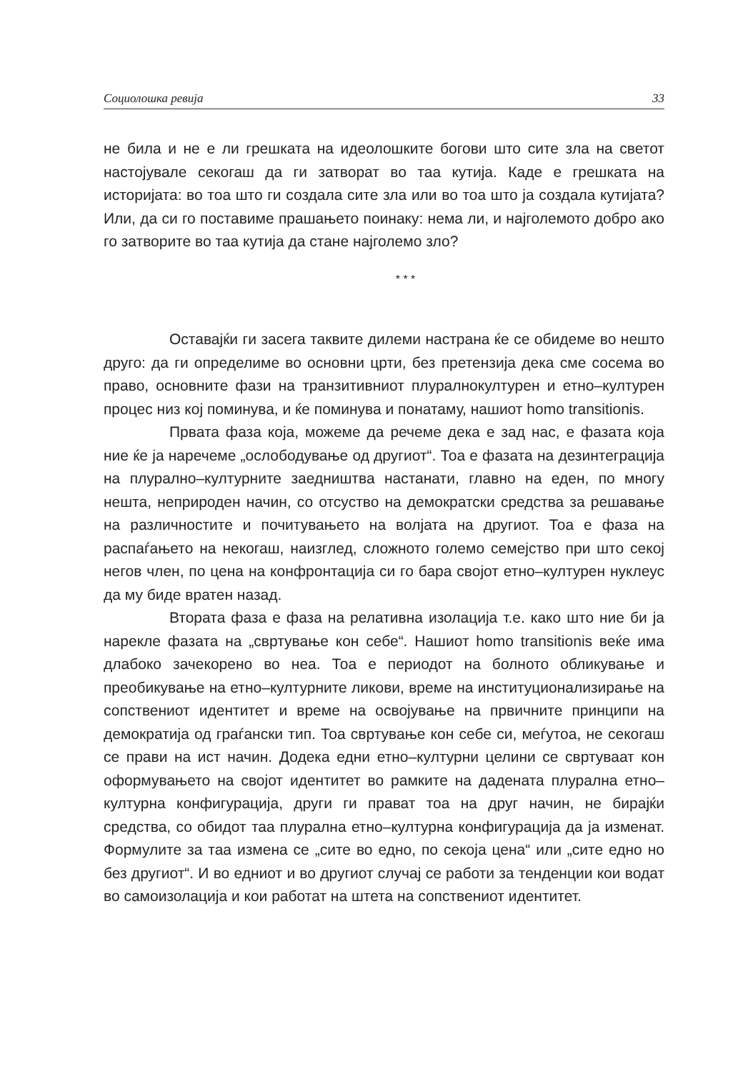Социолошка ревија 33
не била и не е ли грешката на идеолошките богови што сите зла на светот настојувале секогаш да ги затворат во таа кутија. Каде е грешката на историјата: во тоа што ги создала сите зла или во тоа што ја создала кутијата? Или, да си го поставиме прашањето поинаку: нема ли, и најголемото добро ако го затворите во таа кутија да стане најголемо зло?
* * *
Оставајќи ги засега таквите дилеми настрана ќе се обидеме во нешто друго: да ги определиме во основни црти, без претензија дека сме сосема во право, основните фази на транзитивниот плуралнокултурен и етно–културен процес низ кој поминува, и ќе поминува и понатаму, нашиот homo transitionis.
Првата фаза која, можеме да речеме дека е зад нас, е фазата која ние ќе ја наречеме „ослободување од другиот“. Тоа е фазата на дезинтеграција на плурално–културните заедништва настанати, главно на еден, по многу нешта, неприроден начин, со отсуство на демократски средства за решавање на различностите и почитувањето на волјата на другиот. Тоа е фаза на распаѓањето на некогаш, наизглед, сложното големо семејство при што секој негов член, по цена на конфронтација си го бара својот етно–културен нуклеус да му биде вратен назад.
Втората фаза е фаза на релативна изолација т.е. како што ние би ја нарекле фазата на „свртување кон себе“. Нашиот homo transitionis веќе има длабоко зачекорено во неа. Тоа е периодот на болното обликување и преобикување на етно–културните ликови, време на институционализирање на сопствениот идентитет и време на освојување на првичните принципи на демократија од граѓански тип. Тоа свртување кон себе си, меѓутоа, не секогаш се прави на ист начин. Додека едни етно–културни целини се свртуваат кон оформувањето на својот идентитет во рамките на дадената плурална етно–културна конфигурација, други ги прават тоа на друг начин, не бирајќи средства, со обидот таа плурална етно–културна конфигурација да ја изменат. Формулите за таа измена се „сите во едно, по секоја цена“ или „сите едно но без другиот“. И во едниот и во другиот случај се работи за тенденции кои водат во самоизолација и кои работат на штета на сопствениот идентитет.